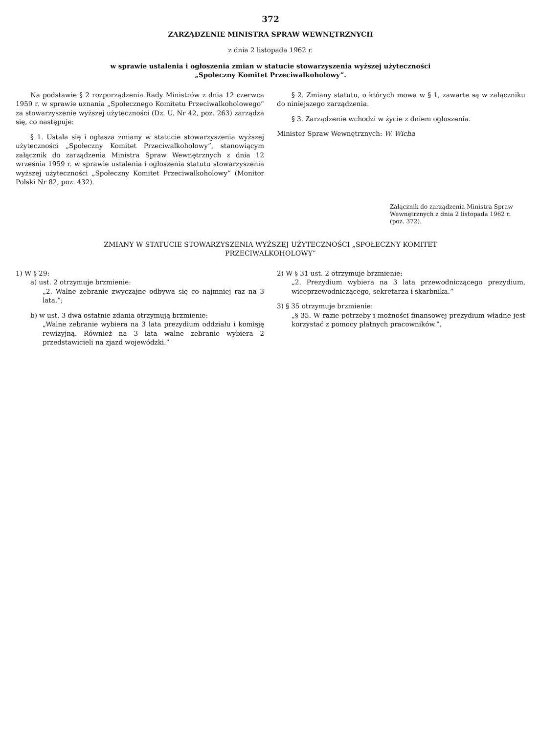372
ZARZĄDZENIE MINISTRA SPRAW WEWNĘTRZNYCH
z dnia 2 listopada 1962 r.
w sprawie ustalenia i ogłoszenia zmian w statucie stowarzyszenia wyższej użyteczności
„Społeczny Komitet Przeciwalkoholowy”.
Na podstawie § 2 rozporządzenia Rady Ministrów z dnia 12 czerwca 1959 r. w sprawie uznania „Społecznego Komitetu Przeciwalkoholowego” za stowarzyszenie wyższej użyteczności (Dz. U. Nr 42, poz. 263) zarządza się, co następuje:
§ 1. Ustala się i ogłasza zmiany w statucie stowarzyszenia wyższej użyteczności „Społeczny Komitet Przeciwalkoholowy”, stanowiącym załącznik do zarządzenia Ministra Spraw Wewnętrznych z dnia 12 września 1959 r. w sprawie ustalenia i ogłoszenia statutu stowarzyszenia wyższej użyteczności „Społeczny Komitet Przeciwalkoholowy” (Monitor Polski Nr 82, poz. 432).
§ 2. Zmiany statutu, o których mowa w § 1, zawarte są w załączniku do niniejszego zarządzenia.
§ 3. Zarządzenie wchodzi w życie z dniem ogłoszenia.
Minister Spraw Wewnętrznych: W. Wicha
Załącznik do zarządzenia Ministra Spraw Wewnętrznych z dnia 2 listopada 1962 r. (poz. 372).
ZMIANY W STATUCIE STOWARZYSZENIA WYŻSZEJ UŻYTECZNOŚCI „SPOŁECZNY KOMITET
PRZECIWALKOHOLOWY”
1) W § 29:
a) ust. 2 otrzymuje brzmienie:
„2. Walne zebranie zwyczajne odbywa się co najmniej raz na 3 lata.”;
b) w ust. 3 dwa ostatnie zdania otrzymują brzmienie:
„Walne zebranie wybiera na 3 lata prezydium oddziału i komisję rewizyjną. Również na 3 lata walne zebranie wybiera 2 przedstawicieli na zjazd wojewódzki.”
2) W § 31 ust. 2 otrzymuje brzmienie:
„2. Prezydium wybiera na 3 lata przewodniczącego prezydium, wiceprzewodniczącego, sekretarza i skarbnika.”
3) § 35 otrzymuje brzmienie:
„§ 35. W razie potrzeby i możności finansowej prezydium władne jest korzystać z pomocy płatnych pracowników.”.